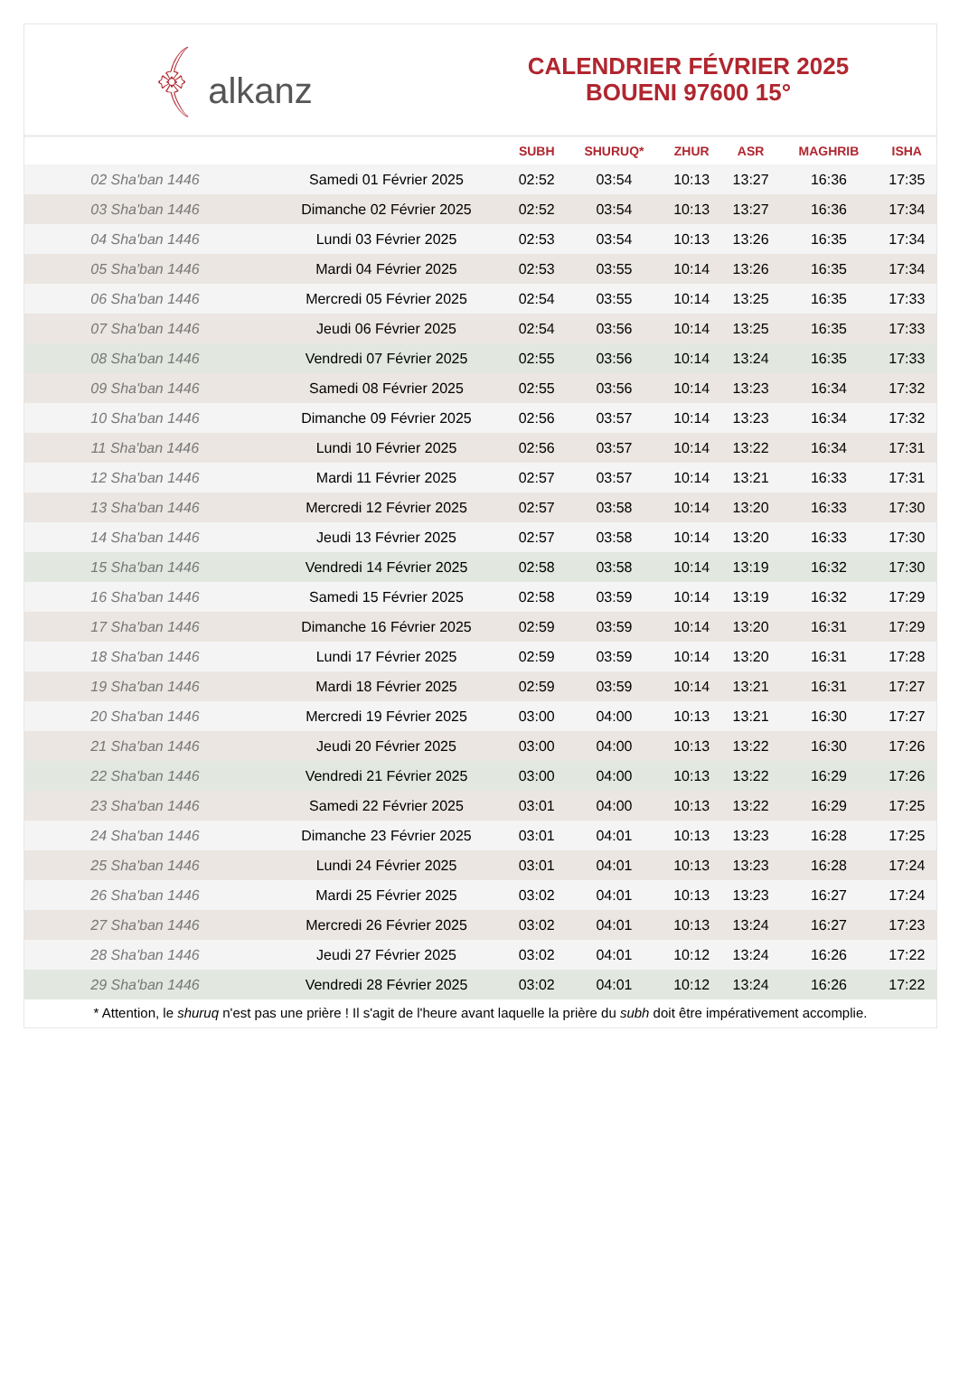﴾ alkanz
CALENDRIER FÉVRIER 2025
BOUENI 97600 15°
| | | SUBH | SHURUQ* | ZHUR | ASR | MAGHRIB | ISHA |
| --- | --- | --- | --- | --- | --- | --- | --- |
| 02 Sha'ban 1446 | Samedi 01 Février 2025 | 02:52 | 03:54 | 10:13 | 13:27 | 16:36 | 17:35 |
| 03 Sha'ban 1446 | Dimanche 02 Février 2025 | 02:52 | 03:54 | 10:13 | 13:27 | 16:36 | 17:34 |
| 04 Sha'ban 1446 | Lundi 03 Février 2025 | 02:53 | 03:54 | 10:13 | 13:26 | 16:35 | 17:34 |
| 05 Sha'ban 1446 | Mardi 04 Février 2025 | 02:53 | 03:55 | 10:14 | 13:26 | 16:35 | 17:34 |
| 06 Sha'ban 1446 | Mercredi 05 Février 2025 | 02:54 | 03:55 | 10:14 | 13:25 | 16:35 | 17:33 |
| 07 Sha'ban 1446 | Jeudi 06 Février 2025 | 02:54 | 03:56 | 10:14 | 13:25 | 16:35 | 17:33 |
| 08 Sha'ban 1446 | Vendredi 07 Février 2025 | 02:55 | 03:56 | 10:14 | 13:24 | 16:35 | 17:33 |
| 09 Sha'ban 1446 | Samedi 08 Février 2025 | 02:55 | 03:56 | 10:14 | 13:23 | 16:34 | 17:32 |
| 10 Sha'ban 1446 | Dimanche 09 Février 2025 | 02:56 | 03:57 | 10:14 | 13:23 | 16:34 | 17:32 |
| 11 Sha'ban 1446 | Lundi 10 Février 2025 | 02:56 | 03:57 | 10:14 | 13:22 | 16:34 | 17:31 |
| 12 Sha'ban 1446 | Mardi 11 Février 2025 | 02:57 | 03:57 | 10:14 | 13:21 | 16:33 | 17:31 |
| 13 Sha'ban 1446 | Mercredi 12 Février 2025 | 02:57 | 03:58 | 10:14 | 13:20 | 16:33 | 17:30 |
| 14 Sha'ban 1446 | Jeudi 13 Février 2025 | 02:57 | 03:58 | 10:14 | 13:20 | 16:33 | 17:30 |
| 15 Sha'ban 1446 | Vendredi 14 Février 2025 | 02:58 | 03:58 | 10:14 | 13:19 | 16:32 | 17:30 |
| 16 Sha'ban 1446 | Samedi 15 Février 2025 | 02:58 | 03:59 | 10:14 | 13:19 | 16:32 | 17:29 |
| 17 Sha'ban 1446 | Dimanche 16 Février 2025 | 02:59 | 03:59 | 10:14 | 13:20 | 16:31 | 17:29 |
| 18 Sha'ban 1446 | Lundi 17 Février 2025 | 02:59 | 03:59 | 10:14 | 13:20 | 16:31 | 17:28 |
| 19 Sha'ban 1446 | Mardi 18 Février 2025 | 02:59 | 03:59 | 10:14 | 13:21 | 16:31 | 17:27 |
| 20 Sha'ban 1446 | Mercredi 19 Février 2025 | 03:00 | 04:00 | 10:13 | 13:21 | 16:30 | 17:27 |
| 21 Sha'ban 1446 | Jeudi 20 Février 2025 | 03:00 | 04:00 | 10:13 | 13:22 | 16:30 | 17:26 |
| 22 Sha'ban 1446 | Vendredi 21 Février 2025 | 03:00 | 04:00 | 10:13 | 13:22 | 16:29 | 17:26 |
| 23 Sha'ban 1446 | Samedi 22 Février 2025 | 03:01 | 04:00 | 10:13 | 13:22 | 16:29 | 17:25 |
| 24 Sha'ban 1446 | Dimanche 23 Février 2025 | 03:01 | 04:01 | 10:13 | 13:23 | 16:28 | 17:25 |
| 25 Sha'ban 1446 | Lundi 24 Février 2025 | 03:01 | 04:01 | 10:13 | 13:23 | 16:28 | 17:24 |
| 26 Sha'ban 1446 | Mardi 25 Février 2025 | 03:02 | 04:01 | 10:13 | 13:23 | 16:27 | 17:24 |
| 27 Sha'ban 1446 | Mercredi 26 Février 2025 | 03:02 | 04:01 | 10:13 | 13:24 | 16:27 | 17:23 |
| 28 Sha'ban 1446 | Jeudi 27 Février 2025 | 03:02 | 04:01 | 10:12 | 13:24 | 16:26 | 17:22 |
| 29 Sha'ban 1446 | Vendredi 28 Février 2025 | 03:02 | 04:01 | 10:12 | 13:24 | 16:26 | 17:22 |
* Attention, le shuruq n'est pas une prière ! Il s'agit de l'heure avant laquelle la prière du subh doit être impérativement accomplie.